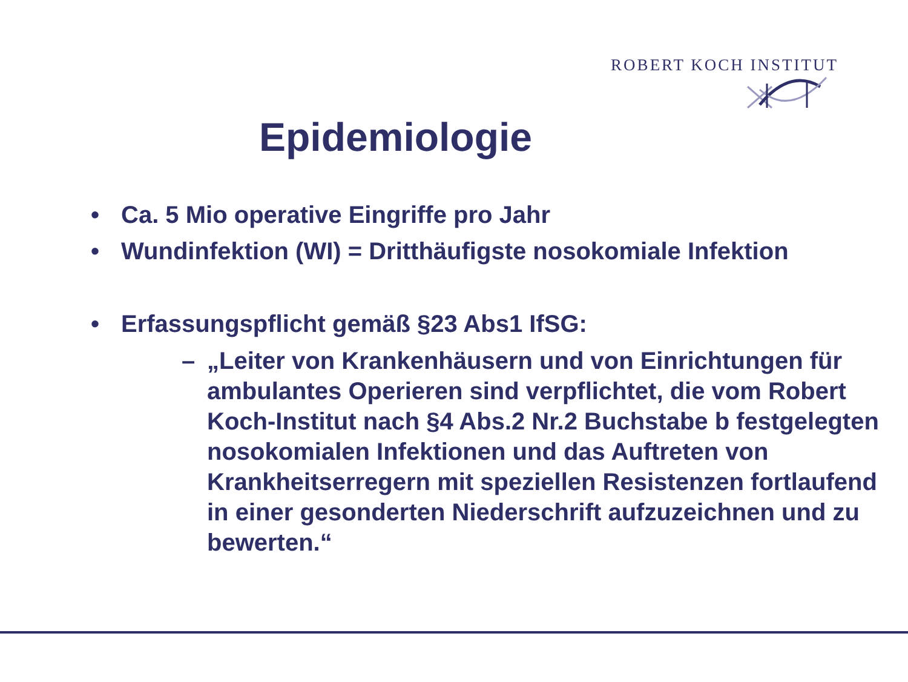ROBERT KOCH INSTITUT
Epidemiologie
• Ca. 5 Mio operative Eingriffe pro Jahr
• Wundinfektion (WI) = Dritthäufigste nosokomiale Infektion
• Erfassungspflicht gemäß §23 Abs1 IfSG:
– „Leiter von Krankenhäusern und von Einrichtungen für
ambulantes Operieren sind verpflichtet, die vom Robert Koch-Institut nach §4 Abs.2 Nr.2 Buchstabe b festgelegten nosokomialen Infektionen und das Auftreten von Krankheitserregern mit speziellen Resistenzen fortlaufend in einer gesonderten Niederschrift aufzuzeichnen und zu bewerten.“